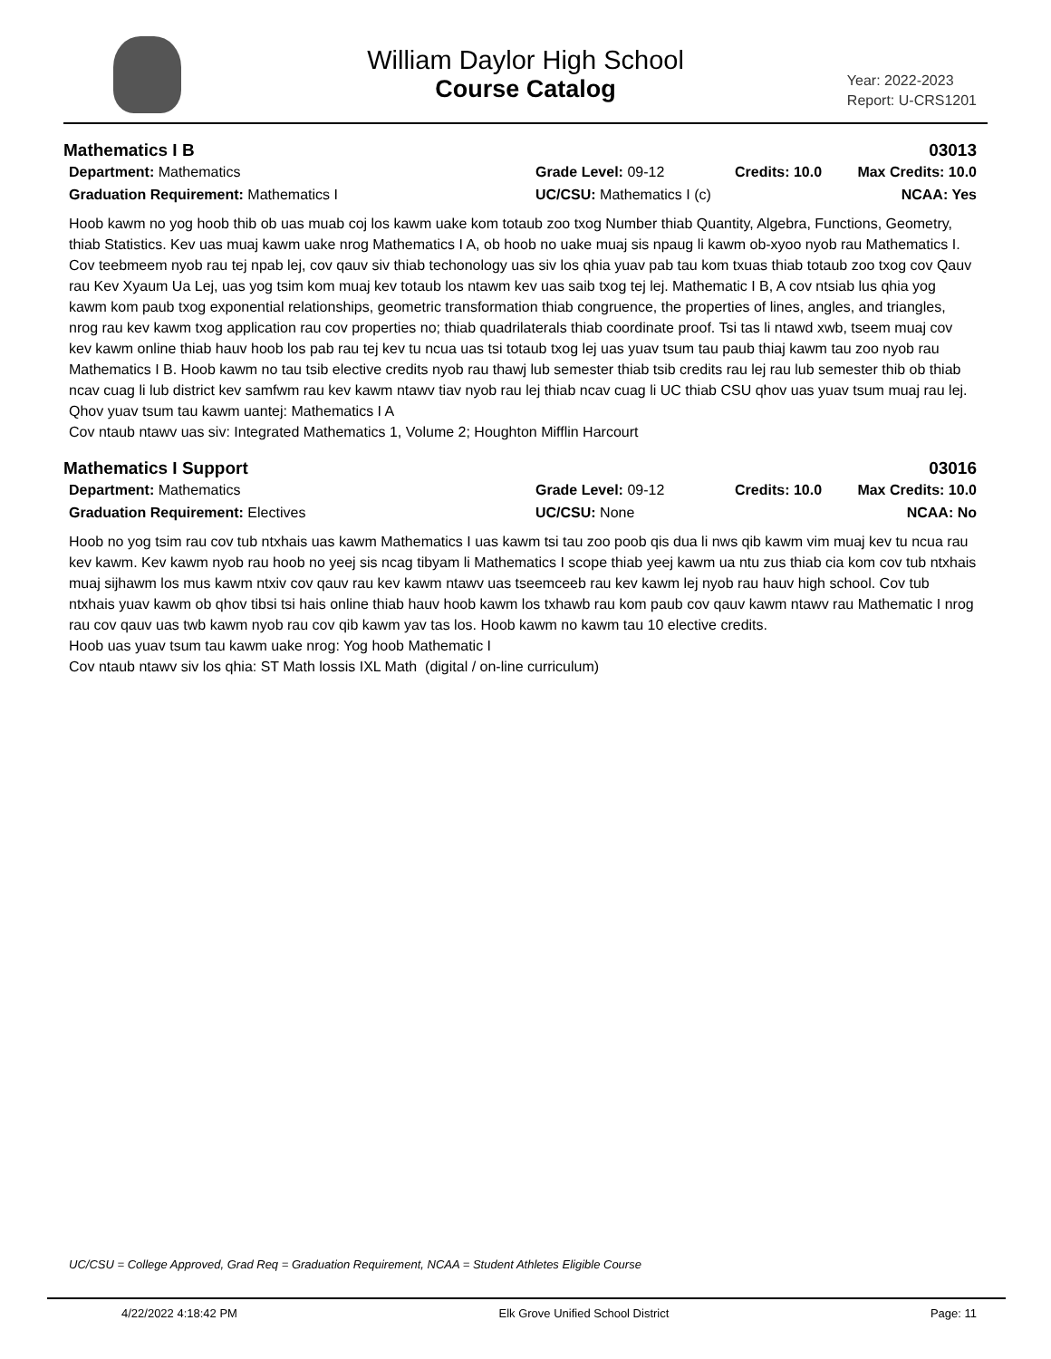William Daylor High School
Course Catalog
Year: 2022-2023
Report: U-CRS1201
Mathematics I B 03013
Department: Mathematics Grade Level: 09-12 Credits: 10.0 Max Credits: 10.0 Graduation Requirement: Mathematics I UC/CSU: Mathematics I (c) NCAA: Yes
Hoob kawm no yog hoob thib ob uas muab coj los kawm uake kom totaub zoo txog Number thiab Quantity, Algebra, Functions, Geometry, thiab Statistics. Kev uas muaj kawm uake nrog Mathematics I A, ob hoob no uake muaj sis npaug li kawm ob-xyoo nyob rau Mathematics I. Cov teebmeem nyob rau tej npab lej, cov qauv siv thiab techonology uas siv los qhia yuav pab tau kom txuas thiab totaub zoo txog cov Qauv rau Kev Xyaum Ua Lej, uas yog tsim kom muaj kev totaub los ntawm kev uas saib txog tej lej. Mathematic I B, A cov ntsiab lus qhia yog kawm kom paub txog exponential relationships, geometric transformation thiab congruence, the properties of lines, angles, and triangles, nrog rau kev kawm txog application rau cov properties no; thiab quadrilaterals thiab coordinate proof. Tsi tas li ntawd xwb, tseem muaj cov kev kawm online thiab hauv hoob los pab rau tej kev tu ncua uas tsi totaub txog lej uas yuav tsum tau paub thiaj kawm tau zoo nyob rau Mathematics I B. Hoob kawm no tau tsib elective credits nyob rau thawj lub semester thiab tsib credits rau lej rau lub semester thib ob thiab ncav cuag li lub district kev samfwm rau kev kawm ntawv tiav nyob rau lej thiab ncav cuag li UC thiab CSU qhov uas yuav tsum muaj rau lej.
Qhov yuav tsum tau kawm uantej: Mathematics I A
Cov ntaub ntawv uas siv: Integrated Mathematics 1, Volume 2; Houghton Mifflin Harcourt
Mathematics I Support 03016
Department: Mathematics Grade Level: 09-12 Credits: 10.0 Max Credits: 10.0 Graduation Requirement: Electives UC/CSU: None NCAA: No
Hoob no yog tsim rau cov tub ntxhais uas kawm Mathematics I uas kawm tsi tau zoo poob qis dua li nws qib kawm vim muaj kev tu ncua rau kev kawm. Kev kawm nyob rau hoob no yeej sis ncag tibyam li Mathematics I scope thiab yeej kawm ua ntu zus thiab cia kom cov tub ntxhais muaj sijhawm los mus kawm ntxiv cov qauv rau kev kawm ntawv uas tseemceeb rau kev kawm lej nyob rau hauv high school. Cov tub ntxhais yuav kawm ob qhov tibsi tsi hais online thiab hauv hoob kawm los txhawb rau kom paub cov qauv kawm ntawv rau Mathematic I nrog rau cov qauv uas twb kawm nyob rau cov qib kawm yav tas los. Hoob kawm no kawm tau 10 elective credits.
Hoob uas yuav tsum tau kawm uake nrog: Yog hoob Mathematic I
Cov ntaub ntawv siv los qhia: ST Math lossis IXL Math (digital / on-line curriculum)
UC/CSU = College Approved, Grad Req = Graduation Requirement, NCAA = Student Athletes Eligible Course
4/22/2022 4:18:42 PM Elk Grove Unified School District Page: 11